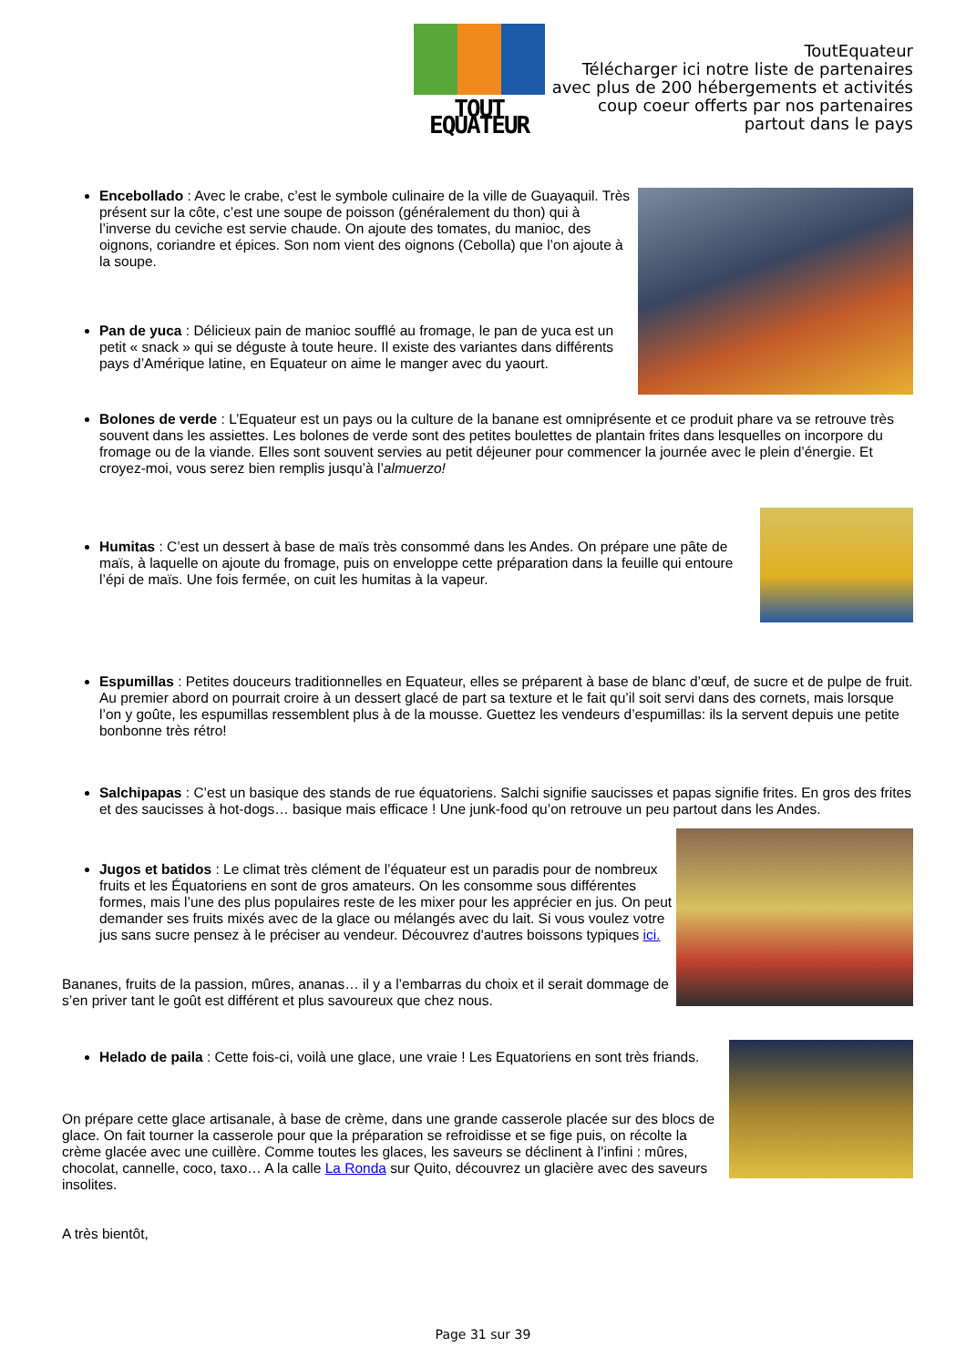TOUT EQUATEUR
ToutEquateur
Télécharger ici notre liste de partenaires
avec plus de 200 hébergements et activités
coup coeur offerts par nos partenaires
partout dans le pays
Encebollado : Avec le crabe, c’est le symbole culinaire de la ville de Guayaquil. Très présent sur la côte, c’est une soupe de poisson (généralement du thon) qui à l’inverse du ceviche est servie chaude. On ajoute des tomates, du manioc, des oignons, coriandre et épices. Son nom vient des oignons (Cebolla) que l’on ajoute à la soupe.
Pan de yuca : Délicieux pain de manioc soufflé au fromage, le pan de yuca est un petit « snack » qui se déguste à toute heure. Il existe des variantes dans différents pays d’Amérique latine, en Equateur on aime le manger avec du yaourt.
Bolones de verde : L’Equateur est un pays ou la culture de la banane est omniprésente et ce produit phare va se retrouve très souvent dans les assiettes. Les bolones de verde sont des petites boulettes de plantain frites dans lesquelles on incorpore du fromage ou de la viande. Elles sont souvent servies au petit déjeuner pour commencer la journée avec le plein d’énergie. Et croyez-moi, vous serez bien remplis jusqu’à l’almuerzo!
Humitas : C’est un dessert à base de maïs très consommé dans les Andes. On prépare une pâte de maïs, à laquelle on ajoute du fromage, puis on enveloppe cette préparation dans la feuille qui entoure l’épi de maïs. Une fois fermée, on cuit les humitas à la vapeur.
Espumillas : Petites douceurs traditionnelles en Equateur, elles se préparent à base de blanc d’œuf, de sucre et de pulpe de fruit. Au premier abord on pourrait croire à un dessert glacé de part sa texture et le fait qu’il soit servi dans des cornets, mais lorsque l’on y goûte, les espumillas ressemblent plus à de la mousse. Guettez les vendeurs d’espumillas: ils la servent depuis une petite bonbonne très rétro!
Salchipapas : C’est un basique des stands de rue équatoriens. Salchi signifie saucisses et papas signifie frites. En gros des frites et des saucisses à hot-dogs… basique mais efficace ! Une junk-food qu’on retrouve un peu partout dans les Andes.
Jugos et batidos : Le climat très clément de l’équateur est un paradis pour de nombreux fruits et les Équatoriens en sont de gros amateurs. On les consomme sous différentes formes, mais l’une des plus populaires reste de les mixer pour les apprécier en jus. On peut demander ses fruits mixés avec de la glace ou mélangés avec du lait. Si vous voulez votre jus sans sucre pensez à le préciser au vendeur. Découvrez d'autres boissons typiques ici.
Bananes, fruits de la passion, mûres, ananas… il y a l’embarras du choix et il serait dommage de s’en priver tant le goût est différent et plus savoureux que chez nous.
Helado de paila : Cette fois-ci, voilà une glace, une vraie ! Les Equatoriens en sont très friands.
On prépare cette glace artisanale, à base de crème, dans une grande casserole placée sur des blocs de glace. On fait tourner la casserole pour que la préparation se refroidisse et se fige puis, on récolte la crème glacée avec une cuillère. Comme toutes les glaces, les saveurs se déclinent à l’infini : mûres, chocolat, cannelle, coco, taxo… A la calle La Ronda sur Quito, découvrez un glacière avec des saveurs insolites.
A très bientôt,
Page 31 sur 39